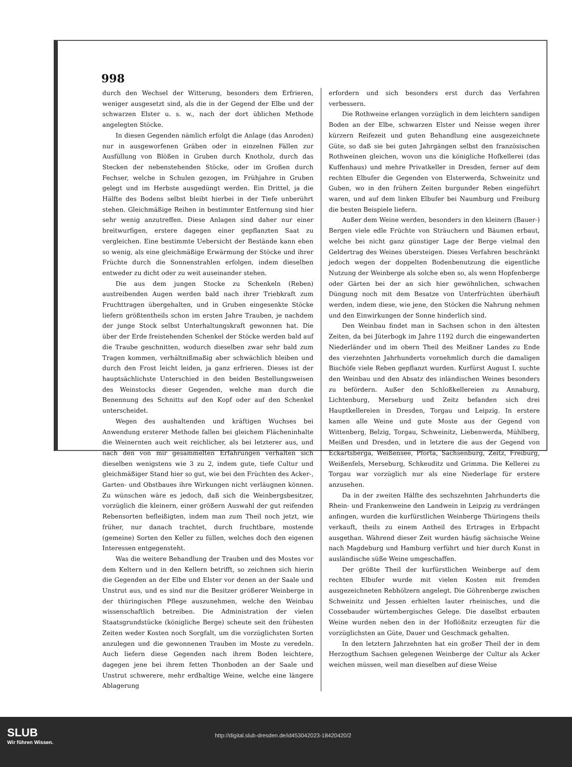998
durch den Wechsel der Witterung, besonders dem Erfrieren, weniger ausgesetzt sind, als die in der Gegend der Elbe und der schwarzen Elster u. s. w., nach der dort üblichen Methode angelegten Stöcke.
In diesen Gegenden nämlich erfolgt die Anlage (das Anroden) nur in ausgeworfenen Gräben oder in einzelnen Fällen zur Ausfüllung von Blößen in Gruben durch Knotholz, durch das Stecken der nebenstehenden Stöcke, oder im Großen durch Fechser, welche in Schulen gezogen, im Frühjahre in Gruben gelegt und im Herbste ausgedüngt werden. Ein Drittel, ja die Hälfte des Bodens selbst bleibt hierbei in der Tiefe unberührt stehen. Gleichmäßige Reihen in bestimmter Entfernung sind hier sehr wenig anzutreffen. Diese Anlagen sind daher nur einer breitwurfigen, erstere dagegen einer gepflanzten Saat zu vergleichen. Eine bestimmte Uebersicht der Bestände kann eben so wenig, als eine gleichmäßige Erwärmung der Stöcke und ihrer Früchte durch die Sonnenstrahlen erfolgen, indem dieselben entweder zu dicht oder zu weit auseinander stehen.
Die aus dem jungen Stocke zu Schenkeln (Reben) austreibenden Augen werden bald nach ihrer Triebkraft zum Fruchttragen übergehalten, und in Gruben eingesenkte Stöcke liefern größtentheils schon im ersten Jahre Trauben, je nachdem der junge Stock selbst Unterhaltungskraft gewonnen hat. Die über der Erde freistehenden Schenkel der Stöcke werden bald auf die Traube geschnitten, wodurch dieselben zwar sehr bald zum Tragen kommen, verhältnißmaßig aber schwächlich bleiben und durch den Frost leicht leiden, ja ganz erfrieren. Dieses ist der hauptsächlichste Unterschied in den beiden Bestellungsweisen des Weinstocks dieser Gegenden, welche man durch die Benennung des Schnitts auf den Kopf oder auf den Schenkel unterscheidet.
Wegen des aushaltenden und kräftigen Wuchses bei Anwendung ersterer Methode fallen bei gleichem Flächeninhalte die Weinernten auch weit reichlicher, als bei letzterer aus, und nach den von mir gesammelten Erfahrungen verhalten sich dieselben wenigstens wie 3 zu 2, indem gute, tiefe Cultur und gleichmäßiger Stand hier so gut, wie bei den Früchten des Acker-, Garten- und Obstbaues ihre Wirkungen nicht verläugnen können. Zu wünschen wäre es jedoch, daß sich die Weinbergsbesitzer, vorzüglich die kleinern, einer größern Auswahl der gut reifenden Rebensorten befleißigten, indem man zum Theil noch jetzt, wie früher, nur danach trachtet, durch fruchtbare, mostende (gemeine) Sorten den Keller zu füllen, welches doch den eigenen Interessen entgegensteht.
Was die weitere Behandlung der Trauben und des Mostes vor dem Keltern und in den Kellern betrifft, so zeichnen sich hierin die Gegenden an der Elbe und Elster vor denen an der Saale und Unstrut aus, und es sind nur die Besitzer größerer Weinberge in der thüringischen Pflege auszunehmen, welche den Weinbau wissenschaftlich betreiben. Die Administration der vielen Staatsgrundstücke (königliche Berge) scheute seit den frühesten Zeiten weder Kosten noch Sorgfalt, um die vorzüglichsten Sorten anzulegen und die gewonnenen Trauben im Moste zu veredeln. Auch liefern diese Gegenden nach ihrem Boden leichtere, dagegen jene bei ihrem fetten Thonboden an der Saale und Unstrut schwerere, mehr erdhaltige Weine, welche eine längere Ablagerung
erfordern und sich besonders erst durch das Verfahren verbessern.
Die Rothweine erlangen vorzüglich in dem leichtern sandigen Boden an der Elbe, schwarzen Elster und Neisse wegen ihrer kürzern Reifezeit und guten Behandlung eine ausgezeichnete Güte, so daß sie bei guten Jahrgängen selbst den französischen Rothweinen gleichen, wovon uns die königliche Hofkellerei (das Kuffenhaus) und mehre Privatkeller in Dresden, ferner auf dem rechten Elbufer die Gegenden von Elsterwerda, Schweinitz und Guben, wo in den frühern Zeiten burgunder Reben eingeführt waren, und auf dem linken Elbufer bei Naumburg und Freiburg die besten Beispiele liefern.
Außer dem Weine werden, besonders in den kleinern (Bauer-) Bergen viele edle Früchte von Sträuchern und Bäumen erbaut, welche bei nicht ganz günstiger Lage der Berge vielmal den Geldertrag des Weines übersteigen. Dieses Verfahren beschränkt jedoch wegen der doppelten Bodenbenutzung die eigentliche Nutzung der Weinberge als solche eben so, als wenn Hopfenberge oder Gärten bei der an sich hier gewöhnlichen, schwachen Düngung noch mit dem Besatze von Unterfrüchten überhäuft werden, indem diese, wie jene, den Stöcken die Nahrung nehmen und den Einwirkungen der Sonne hinderlich sind.
Den Weinbau findet man in Sachsen schon in den ältesten Zeiten, da bei Jüterbogk im Jahre 1192 durch die eingewanderten Niederländer und im obern Theil des Meißner Landes zu Ende des vierzehnten Jahrhunderts vornehmlich durch die damaligen Bischöfe viele Reben gepflanzt wurden. Kurfürst August I. suchte den Weinbau und den Absatz des inländischen Weines besonders zu befördern. Außer den Schloßkellereien zu Annaburg, Lichtenburg, Merseburg und Zeitz befanden sich drei Hauptkellereien in Dresden, Torgau und Leipzig. In erstere kamen alle Weine und gute Moste aus der Gegend von Wittenberg, Belzig, Torgau, Schweinitz, Liebenwerda, Mühlberg, Meißen und Dresden, und in letztere die aus der Gegend von Eckartsberga, Weißensee, Pforta, Sachsenburg, Zeitz, Freiburg, Weißenfels, Merseburg, Schkeuditz und Grimma. Die Kellerei zu Torgau war vorzüglich nur als eine Niederlage für erstere anzusehen.
Da in der zweiten Hälfte des sechszehnten Jahrhunderts die Rhein- und Frankenweine den Landwein in Leipzig zu verdrängen anfingen, wurden die kurfürstlichen Weinberge Thüringens theils verkauft, theils zu einem Antheil des Ertrages in Erbpacht ausgethan. Während dieser Zeit wurden häufig sächsische Weine nach Magdeburg und Hamburg verführt und hier durch Kunst in ausländische süße Weine umgeschaffen.
Der größte Theil der kurfürstlichen Weinberge auf dem rechten Elbufer wurde mit vielen Kosten mit fremden ausgezeichneten Rebhölzern angelegt. Die Göhrenberge zwischen Schweinitz und Jessen erhielten lauter rheinisches, und die Cossebauder würtembergisches Gelege. Die daselbst erbauten Weine wurden neben den in der Hoflößnitz erzeugten für die vorzüglichsten an Güte, Dauer und Geschmack gehalten.
In den letztern Jahrzehnten hat ein großer Theil der in dem Herzogthum Sachsen gelegenen Weinberge der Cultur als Acker weichen müssen, weil man dieselben auf diese Weise
SLUB
Wir führen Wissen.
http://digital.slub-dresden.de/id453042023-18420420/2